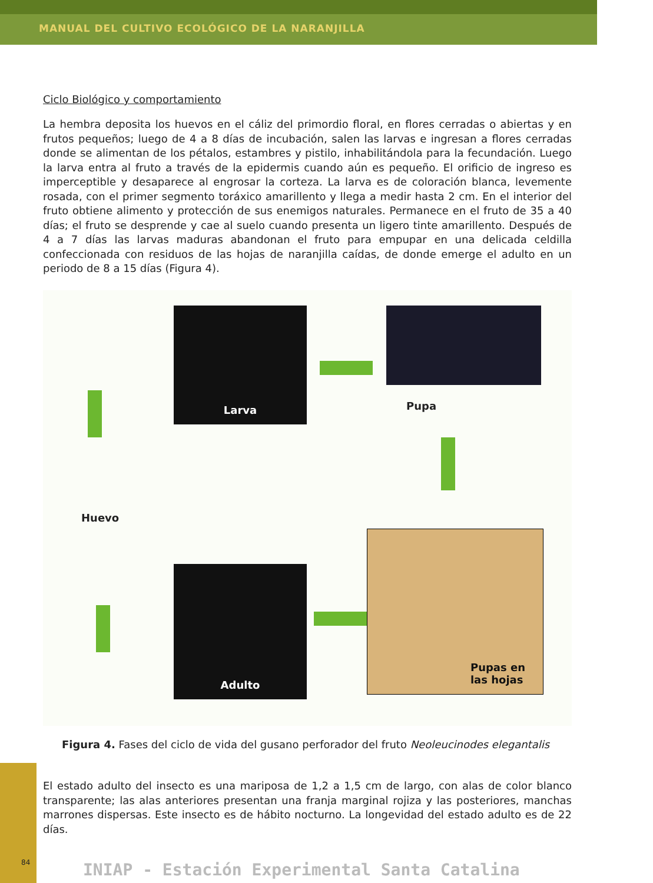MANUAL DEL CULTIVO ECOLÓGICO DE LA NARANJILLA
Ciclo Biológico y comportamiento
La hembra deposita los huevos en el cáliz del primordio floral, en flores cerradas o abiertas y en frutos pequeños; luego de 4 a 8 días de incubación, salen las larvas e ingresan a flores cerradas donde se alimentan de los pétalos, estambres y pistilo, inhabilitándola para la fecundación. Luego la larva entra al fruto a través de la epidermis cuando aún es pequeño. El orificio de ingreso es imperceptible y desaparece al engrosar la corteza. La larva es de coloración blanca, levemente rosada, con el primer segmento toráxico amarillento y llega a medir hasta 2 cm. En el interior del fruto obtiene alimento y protección de sus enemigos naturales. Permanece en el fruto de 35 a 40 días; el fruto se desprende y cae al suelo cuando presenta un ligero tinte amarillento. Después de 4 a 7 días las larvas maduras abandonan el fruto para empupar en una delicada celdilla confeccionada con residuos de las hojas de naranjilla caídas, de donde emerge el adulto en un periodo de 8 a 15 días (Figura 4).
Larva
Pupa
Huevo
Adulto
Pupas en
las hojas
Figura 4. Fases del ciclo de vida del gusano perforador del fruto Neoleucinodes elegantalis
El estado adulto del insecto es una mariposa de 1,2 a 1,5 cm de largo, con alas de color blanco transparente; las alas anteriores presentan una franja marginal rojiza y las posteriores, manchas marrones dispersas. Este insecto es de hábito nocturno. La longevidad del estado adulto es de 22 días.
INIAP - Estación Experimental Santa Catalina
84